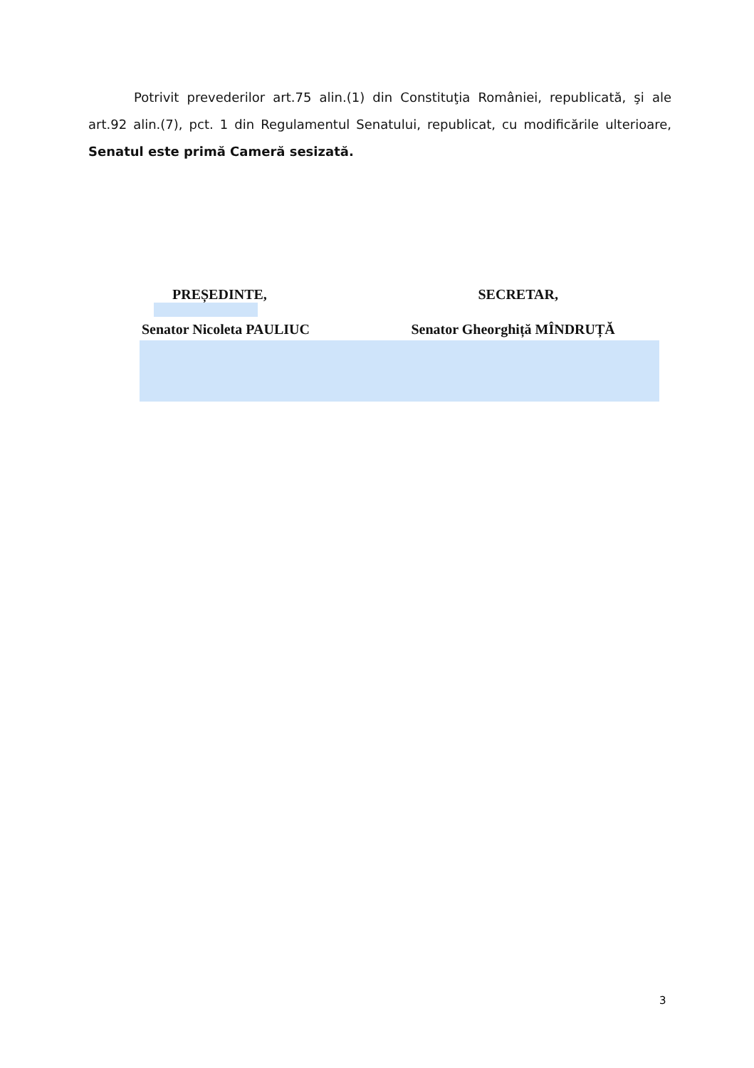Potrivit prevederilor art.75 alin.(1) din Constituţia României, republicată, şi ale art.92 alin.(7), pct. 1 din Regulamentul Senatului, republicat, cu modificările ulterioare, Senatul este primă Cameră sesizată.
PREȘEDINTE,
Senator Nicoleta PAULIUC
SECRETAR,
Senator Gheorghiță MÎNDRUȚĂ
3